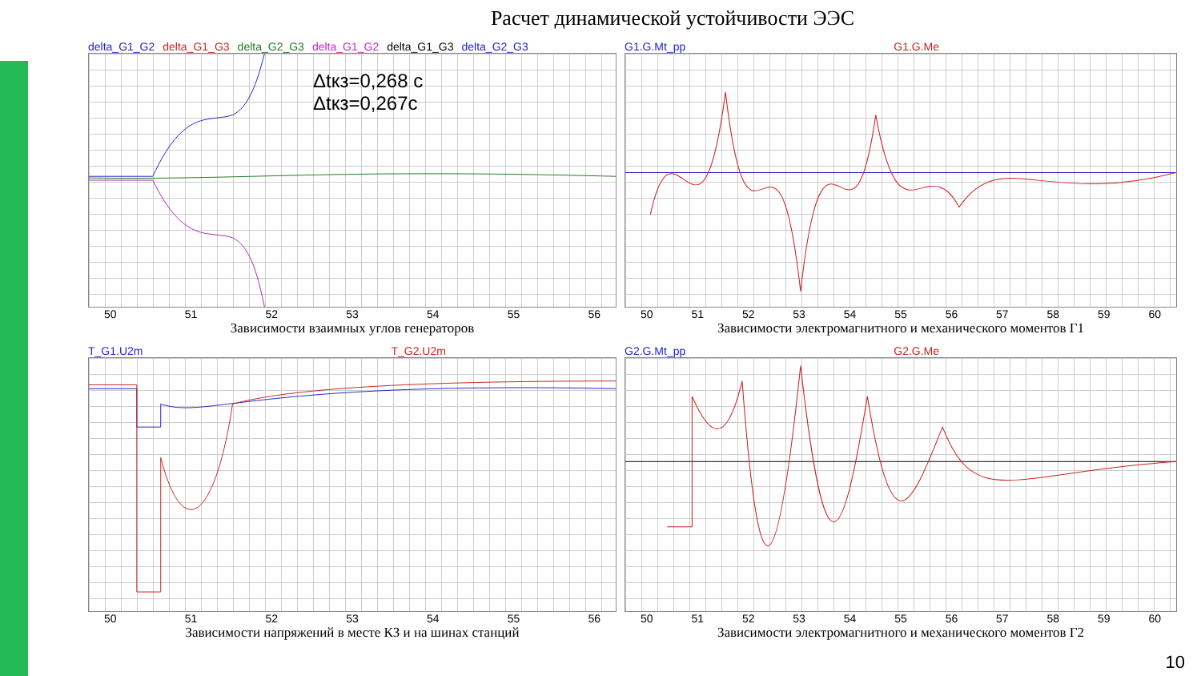Расчет динамической устойчивости ЭЭС
delta_G1_G2 delta_G1_G3 delta_G2_G3 delta_G1_G2 delta_G1_G3 delta_G2_G3
Δtкз=0,268 с
Δtкз=0,267с
50 51 52 53 54 55 56
Зависимости взаимных углов генераторов
G1.G.Mt_pp G1.G.Me
50 51 52 53 54 55 56 57 58 59 60
Зависимости электромагнитного и механического моментов Г1
T_G1.U2m T_G2.U2m
50 51 52 53 54 55 56
Зависимости напряжений в месте КЗ и на шинах станций
G2.G.Mt_pp G2.G.Me
50 51 52 53 54 55 56 57 58 59 60
Зависимости электромагнитного и механического моментов Г2
10